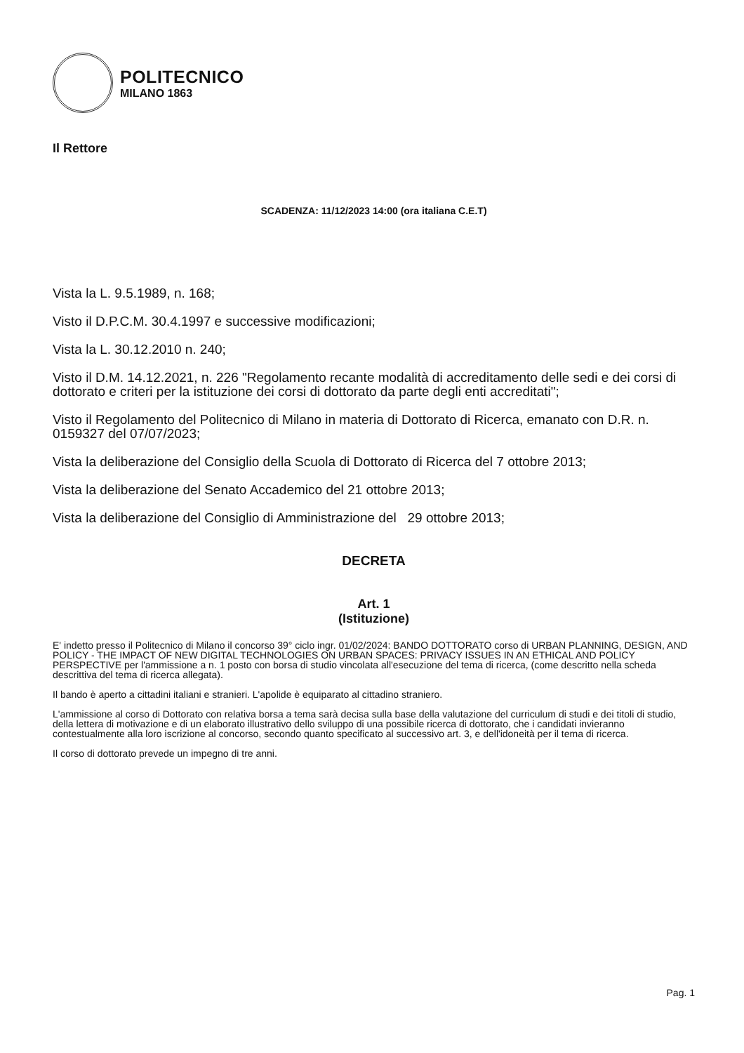POLITECNICO
MILANO 1863
Il Rettore
SCADENZA: 11/12/2023 14:00 (ora italiana C.E.T)
Vista la L. 9.5.1989, n. 168;
Visto il D.P.C.M. 30.4.1997 e successive modificazioni;
Vista la L. 30.12.2010 n. 240;
Visto il D.M. 14.12.2021, n. 226 "Regolamento recante modalità di accreditamento delle sedi e dei corsi di dottorato e criteri per la istituzione dei corsi di dottorato da parte degli enti accreditati";
Visto il Regolamento del Politecnico di Milano in materia di Dottorato di Ricerca, emanato con D.R. n. 0159327 del 07/07/2023;
Vista la deliberazione del Consiglio della Scuola di Dottorato di Ricerca del 7 ottobre 2013;
Vista la deliberazione del Senato Accademico del 21 ottobre 2013;
Vista la deliberazione del Consiglio di Amministrazione del 29 ottobre 2013;
DECRETA
Art. 1
(Istituzione)
E' indetto presso il Politecnico di Milano il concorso 39° ciclo ingr. 01/02/2024: BANDO DOTTORATO corso di URBAN PLANNING, DESIGN, AND POLICY - THE IMPACT OF NEW DIGITAL TECHNOLOGIES ON URBAN SPACES: PRIVACY ISSUES IN AN ETHICAL AND POLICY PERSPECTIVE per l'ammissione a n. 1 posto con borsa di studio vincolata all'esecuzione del tema di ricerca, (come descritto nella scheda descrittiva del tema di ricerca allegata).
Il bando è aperto a cittadini italiani e stranieri. L'apolide è equiparato al cittadino straniero.
L'ammissione al corso di Dottorato con relativa borsa a tema sarà decisa sulla base della valutazione del curriculum di studi e dei titoli di studio, della lettera di motivazione e di un elaborato illustrativo dello sviluppo di una possibile ricerca di dottorato, che i candidati invieranno contestualmente alla loro iscrizione al concorso, secondo quanto specificato al successivo art. 3, e dell'idoneità per il tema di ricerca.
Il corso di dottorato prevede un impegno di tre anni.
Pag. 1